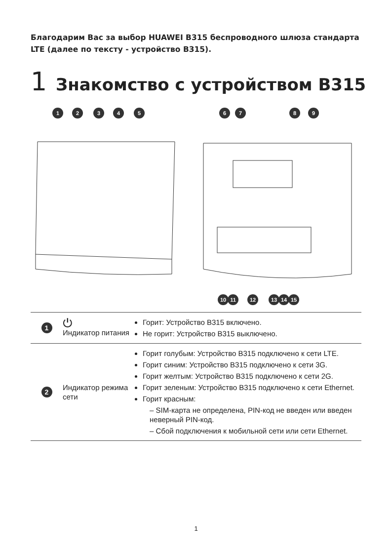Благодарим Вас за выбор HUAWEI B315 беспроводного шлюза стандарта LTE (далее по тексту - устройство B315).
1 Знакомство с устройством B315
1
2
3
4
5
6
7
8
9
10
11
12
13
14
15
| 1 | ⏻ Индикатор питания | Горит: Устройство B315 включено. Не горит: Устройство B315 выключено. |
| 2 | Индикатор режима сети | Горит голубым: Устройство B315 подключено к сети LTE. Горит синим: Устройство B315 подключено к сети 3G. Горит желтым: Устройство B315 подключено к сети 2G. Горит зеленым: Устройство B315 подключено к сети Ethernet. Горит красным: – SIM-карта не определена, PIN-код не введен или введен неверный PIN-код. – Сбой подключения к мобильной сети или сети Ethernet. |
1